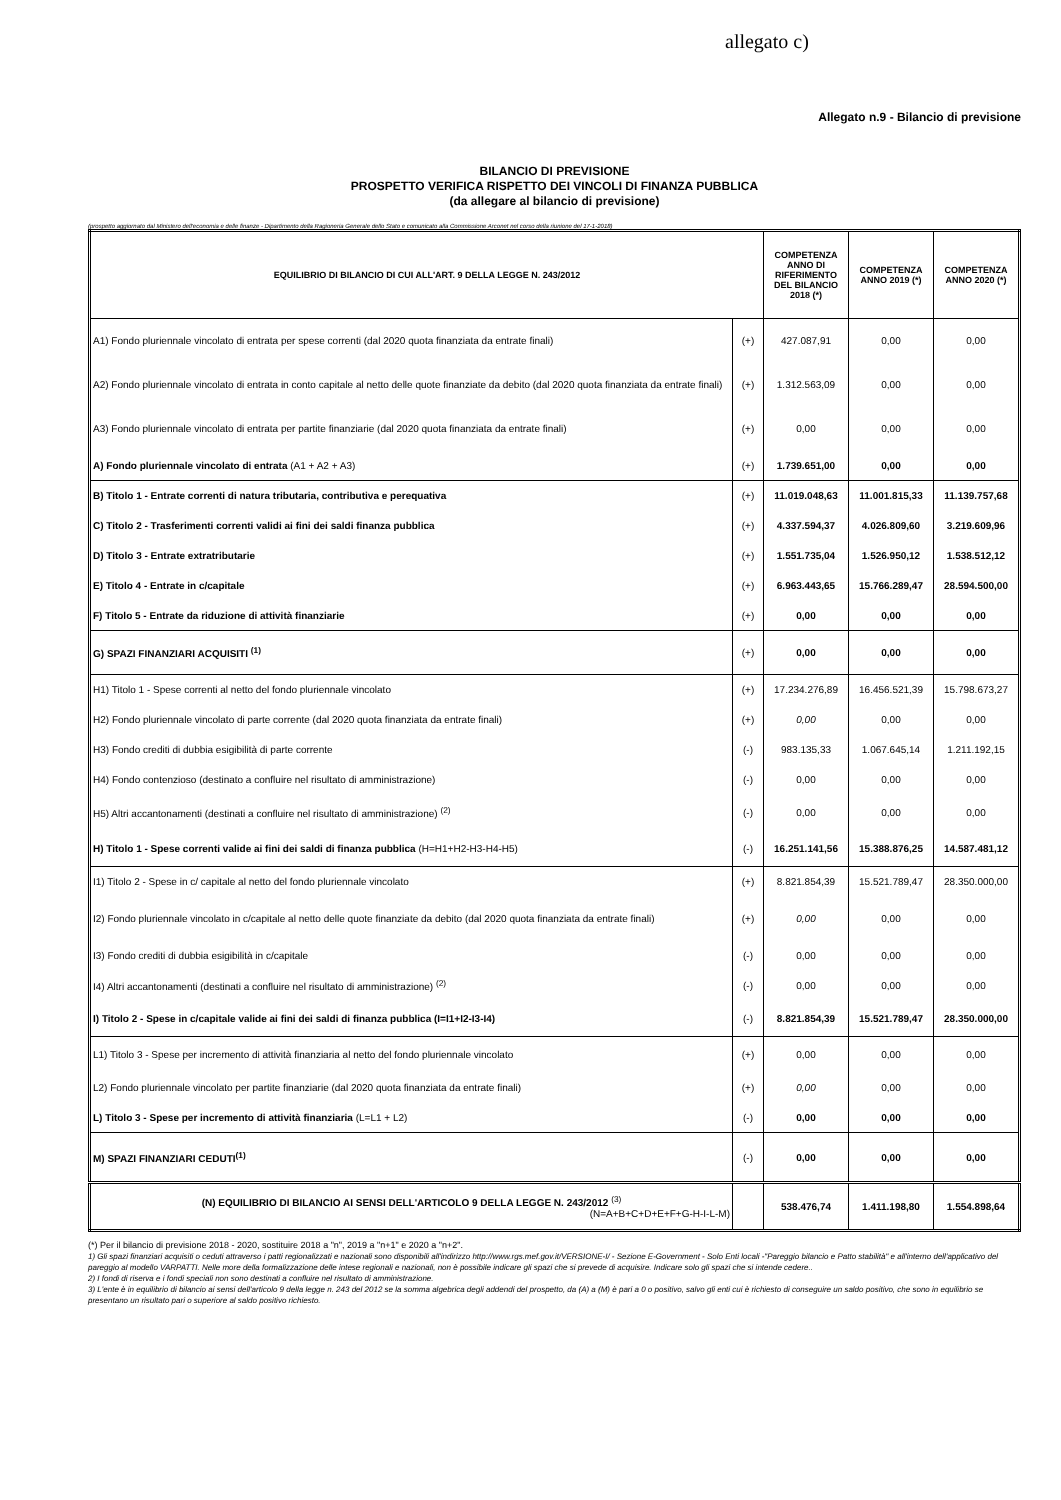allegato c)
Allegato n.9 - Bilancio di previsione
BILANCIO DI PREVISIONE
PROSPETTO VERIFICA RISPETTO DEI VINCOLI DI FINANZA PUBBLICA
(da allegare al bilancio di previsione)
(prospetto aggiornato dal Ministero dell'economia e delle finanze - Dipartimento della Ragioneria Generale dello Stato e comunicato alla Commissione Arconet nel corso della riunione del 17-1-2018)
| EQUILIBRIO DI BILANCIO DI CUI ALL'ART. 9 DELLA LEGGE N. 243/2012 | | COMPETENZA ANNO DI RIFERIMENTO DEL BILANCIO 2018 (*) | COMPETENZA ANNO 2019 (*) | COMPETENZA ANNO 2020 (*) |
| --- | --- | --- | --- | --- |
| A1) Fondo pluriennale vincolato di entrata per spese correnti (dal 2020 quota finanziata da entrate finali) | (+) | 427.087,91 | 0,00 | 0,00 |
| A2) Fondo pluriennale vincolato di entrata in conto capitale al netto delle quote finanziate da debito (dal 2020 quota finanziata da entrate finali) | (+) | 1.312.563,09 | 0,00 | 0,00 |
| A3) Fondo pluriennale vincolato di entrata per partite finanziarie (dal 2020 quota finanziata da entrate finali) | (+) | 0,00 | 0,00 | 0,00 |
| A) Fondo pluriennale vincolato di entrata (A1 + A2 + A3) | (+) | 1.739.651,00 | 0,00 | 0,00 |
| B) Titolo 1 - Entrate correnti di natura tributaria, contributiva e perequativa | (+) | 11.019.048,63 | 11.001.815,33 | 11.139.757,68 |
| C) Titolo 2 - Trasferimenti correnti validi ai fini dei saldi finanza pubblica | (+) | 4.337.594,37 | 4.026.809,60 | 3.219.609,96 |
| D) Titolo 3 - Entrate extratributarie | (+) | 1.551.735,04 | 1.526.950,12 | 1.538.512,12 |
| E) Titolo 4 - Entrate in c/capitale | (+) | 6.963.443,65 | 15.766.289,47 | 28.594.500,00 |
| F) Titolo 5 - Entrate da riduzione di attività finanziarie | (+) | 0,00 | 0,00 | 0,00 |
| G) SPAZI FINANZIARI ACQUISITI <sup>(1)</sup> | (+) | 0,00 | 0,00 | 0,00 |
| H1) Titolo 1 - Spese correnti al netto del fondo pluriennale vincolato | (+) | 17.234.276,89 | 16.456.521,39 | 15.798.673,27 |
| H2) Fondo pluriennale vincolato di parte corrente (dal 2020 quota finanziata da entrate finali) | (+) | 0,00 | 0,00 | 0,00 |
| H3) Fondo crediti di dubbia esigibilità di parte corrente | (-) | 983.135,33 | 1.067.645,14 | 1.211.192,15 |
| H4) Fondo contenzioso (destinato a confluire nel risultato di amministrazione) | (-) | 0,00 | 0,00 | 0,00 |
| H5) Altri accantonamenti (destinati a confluire nel risultato di amministrazione) <sup>(2)</sup> | (-) | 0,00 | 0,00 | 0,00 |
| H) Titolo 1 - Spese correnti valide ai fini dei saldi di finanza pubblica (H=H1+H2-H3-H4-H5) | (-) | 16.251.141,56 | 15.388.876,25 | 14.587.481,12 |
| I1) Titolo 2 - Spese in c/ capitale al netto del fondo pluriennale vincolato | (+) | 8.821.854,39 | 15.521.789,47 | 28.350.000,00 |
| I2) Fondo pluriennale vincolato in c/capitale al netto delle quote finanziate da debito (dal 2020 quota finanziata da entrate finali) | (+) | 0,00 | 0,00 | 0,00 |
| I3) Fondo crediti di dubbia esigibilità in c/capitale | (-) | 0,00 | 0,00 | 0,00 |
| I4) Altri accantonamenti (destinati a confluire nel risultato di amministrazione) <sup>(2)</sup> | (-) | 0,00 | 0,00 | 0,00 |
| I) Titolo 2 - Spese in c/capitale valide ai fini dei saldi di finanza pubblica (I=I1+I2-I3-I4) | (-) | 8.821.854,39 | 15.521.789,47 | 28.350.000,00 |
| L1) Titolo 3 - Spese per incremento di attività finanziaria al netto del fondo pluriennale vincolato | (+) | 0,00 | 0,00 | 0,00 |
| L2) Fondo pluriennale vincolato per partite finanziarie (dal 2020 quota finanziata da entrate finali) | (+) | 0,00 | 0,00 | 0,00 |
| L) Titolo 3 - Spese per incremento di attività finanziaria (L=L1 + L2) | (-) | 0,00 | 0,00 | 0,00 |
| M) SPAZI FINANZIARI CEDUTI<sup>(1)</sup> | (-) | 0,00 | 0,00 | 0,00 |
| (N) EQUILIBRIO DI BILANCIO AI SENSI DELL'ARTICOLO 9 DELLA LEGGE N. 243/2012 <sup>(3)</sup> (N=A+B+C+D+E+F+G-H-I-L-M) | | 538.476,74 | 1.411.198,80 | 1.554.898,64 |
(*) Per il bilancio di previsione 2018 - 2020, sostituire 2018 a "n", 2019 a "n+1" e 2020 a "n+2".
1) Gli spazi finanziari acquisiti o ceduti attraverso i patti regionalizzati e nazionali sono disponibili all'indirizzo http://www.rgs.mef.gov.it/VERSIONE-I/ - Sezione E-Government - Solo Enti locali -"Pareggio bilancio e Patto stabilità" e all'interno dell'applicativo del pareggio al modello VARPATTI. Nelle more della formalizzazione delle intese regionali e nazionali, non è possibile indicare gli spazi che si prevede di acquisire. Indicare solo gli spazi che si intende cedere..
2) I fondi di riserva e i fondi speciali non sono destinati a confluire nel risultato di amministrazione.
3) L'ente è in equilibrio di bilancio ai sensi dell'articolo 9 della legge n. 243 del 2012 se la somma algebrica degli addendi del prospetto, da (A) a (M) è pari a 0 o positivo, salvo gli enti cui è richiesto di conseguire un saldo positivo, che sono in equilibrio se presentano un risultato pari o superiore al saldo positivo richiesto.